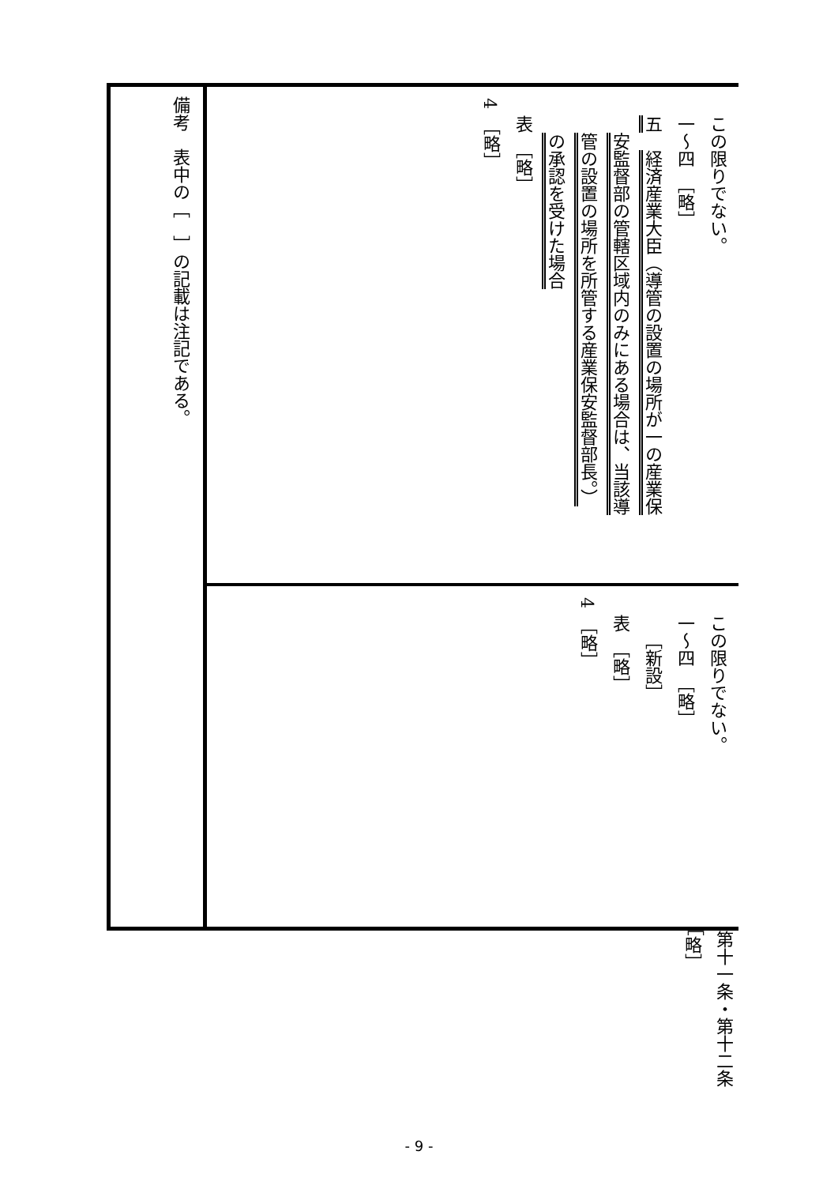| この限りでない。 一～四 ［略］ 五 経済産業大臣（導管の設置の場所が一の産業保 安監督部の管轄区域内のみにある場合は、当該導 管の設置の場所を所管する産業保安監督部長。） の承認を受けた場合 表 ［略］ 4 ［略］ | この限りでない。 一～四 ［略］ ［新設］ 表 ［略］ 4 ［略］ |
| 備考 表中の［ ］の記載は注記である。 | |
第十一条・第十二条　［略］
- 9 -